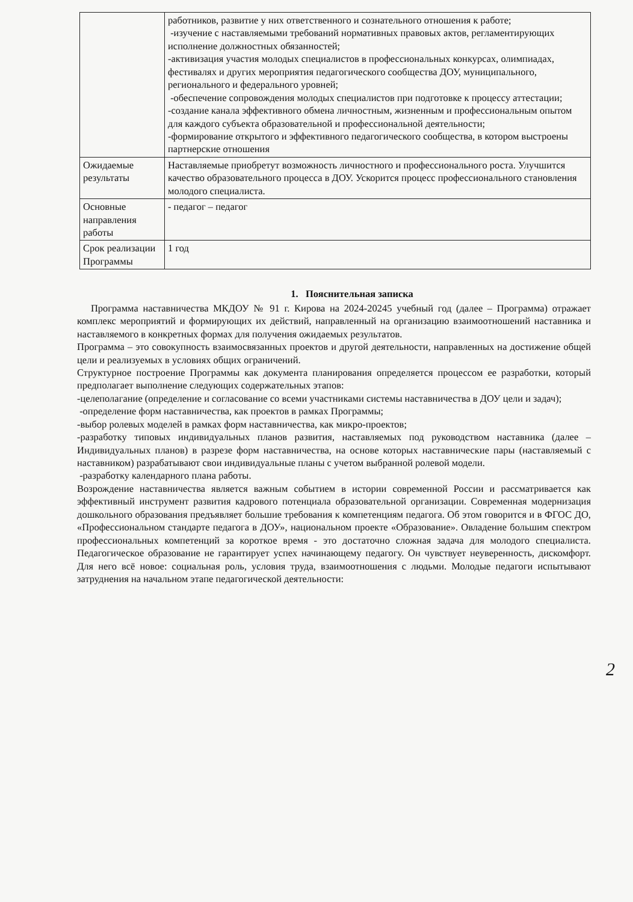| | работников, развитие у них ответственного и сознательного отношения к работе; -изучение с наставляемыми требований нормативных правовых актов, регламентирующих исполнение должностных обязанностей; -активизация участия молодых специалистов в профессиональных конкурсах, олимпиадах, фестивалях и других мероприятия педагогического сообщества ДОУ, муниципального, регионального и федерального уровней; -обеспечение сопровождения молодых специалистов при подготовке к процессу аттестации; -создание канала эффективного обмена личностным, жизненным и профессиональным опытом для каждого субъекта образовательной и профессиональной деятельности; -формирование открытого и эффективного педагогического сообщества, в котором выстроены партнерские отношения |
| Ожидаемые результаты | Наставляемые приобретут возможность личностного и профессионального роста. Улучшится качество образовательного процесса в ДОУ. Ускорится процесс профессионального становления молодого специалиста. |
| Основные направления работы | - педагог – педагог |
| Срок реализации Программы | 1 год |
1. Пояснительная записка
Программа наставничества МКДОУ № 91 г. Кирова на 2024-20245 учебный год (далее – Программа) отражает комплекс мероприятий и формирующих их действий, направленный на организацию взаимоотношений наставника и наставляемого в конкретных формах для получения ожидаемых результатов.
Программа – это совокупность взаимосвязанных проектов и другой деятельности, направленных на достижение общей цели и реализуемых в условиях общих ограничений.
Структурное построение Программы как документа планирования определяется процессом ее разработки, который предполагает выполнение следующих содержательных этапов:
-целеполагание (определение и согласование со всеми участниками системы наставничества в ДОУ цели и задач);
-определение форм наставничества, как проектов в рамках Программы;
-выбор ролевых моделей в рамках форм наставничества, как микро-проектов;
-разработку типовых индивидуальных планов развития, наставляемых под руководством наставника (далее – Индивидуальных планов) в разрезе форм наставничества, на основе которых наставнические пары (наставляемый с наставником) разрабатывают свои индивидуальные планы с учетом выбранной ролевой модели.
-разработку календарного плана работы.
Возрождение наставничества является важным событием в истории современной России и рассматривается как эффективный инструмент развития кадрового потенциала образовательной организации. Современная модернизация дошкольного образования предъявляет большие требования к компетенциям педагога. Об этом говорится и в ФГОС ДО, «Профессиональном стандарте педагога в ДОУ», национальном проекте «Образование». Овладение большим спектром профессиональных компетенций за короткое время - это достаточно сложная задача для молодого специалиста. Педагогическое образование не гарантирует успех начинающему педагогу. Он чувствует неуверенность, дискомфорт. Для него всё новое: социальная роль, условия труда, взаимоотношения с людьми. Молодые педагоги испытывают затруднения на начальном этапе педагогической деятельности:
2